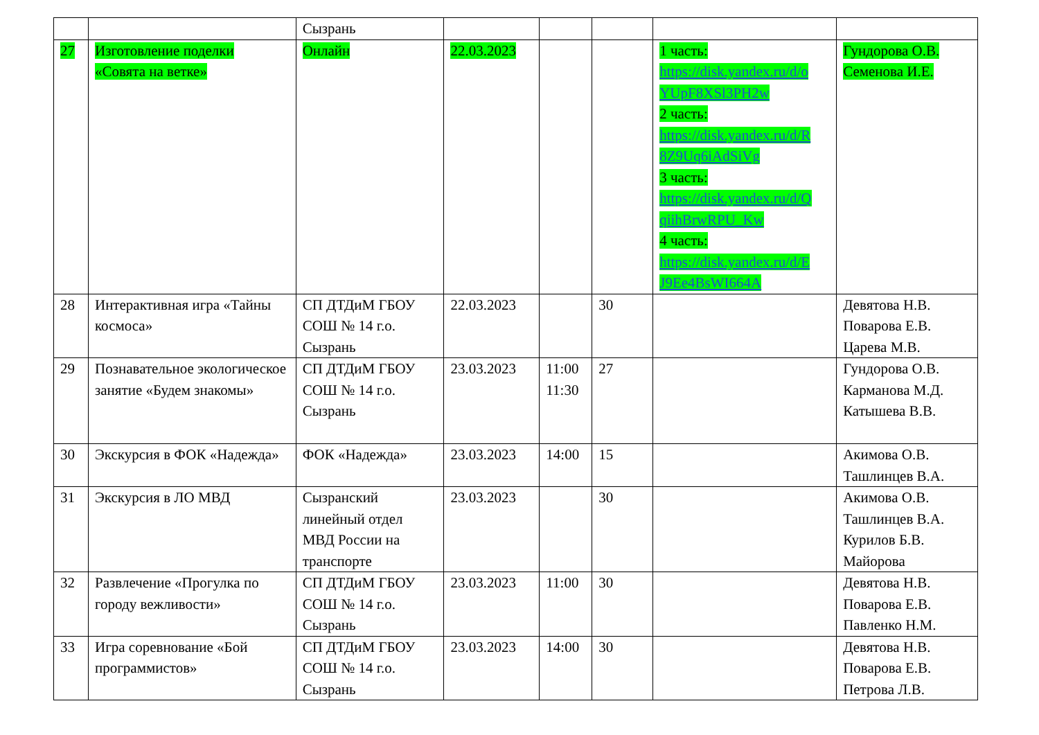| | | Сызрань | | | | | |
| 27 | Изготовление поделки «Совята на ветке» | Онлайн | 22.03.2023 | | | 1 часть: https://disk.yandex.ru/d/o YUpF8XSl3PH2w 2 часть: https://disk.yandex.ru/d/R 8Z9Uq6iAdSiVg 3 часть: https://disk.yandex.ru/d/Q qiihBrwRPU_Kw 4 часть: https://disk.yandex.ru/d/E J9Ee4BsWI664A | Гундорова О.В. Семенова И.Е. |
| 28 | Интерактивная игра «Тайны космоса» | СП ДТДиМ ГБОУ СОШ № 14 г.о. Сызрань | 22.03.2023 | | 30 | | Девятова Н.В. Поварова Е.В. Царева М.В. |
| 29 | Познавательное экологическое занятие «Будем знакомы» | СП ДТДиМ ГБОУ СОШ № 14 г.о. Сызрань | 23.03.2023 | 11:00 11:30 | 27 | | Гундорова О.В. Карманова М.Д. Катышева В.В. |
| 30 | Экскурсия в ФОК «Надежда» | ФОК «Надежда» | 23.03.2023 | 14:00 | 15 | | Акимова О.В. Ташлинцев В.А. |
| 31 | Экскурсия в ЛО МВД | Сызранский линейный отдел МВД России на транспорте | 23.03.2023 | | 30 | | Акимова О.В. Ташлинцев В.А. Курилов Б.В. Майорова |
| 32 | Развлечение «Прогулка по городу вежливости» | СП ДТДиМ ГБОУ СОШ № 14 г.о. Сызрань | 23.03.2023 | 11:00 | 30 | | Девятова Н.В. Поварова Е.В. Павленко Н.М. |
| 33 | Игра соревнование «Бой программистов» | СП ДТДиМ ГБОУ СОШ № 14 г.о. Сызрань | 23.03.2023 | 14:00 | 30 | | Девятова Н.В. Поварова Е.В. Петрова Л.В. |